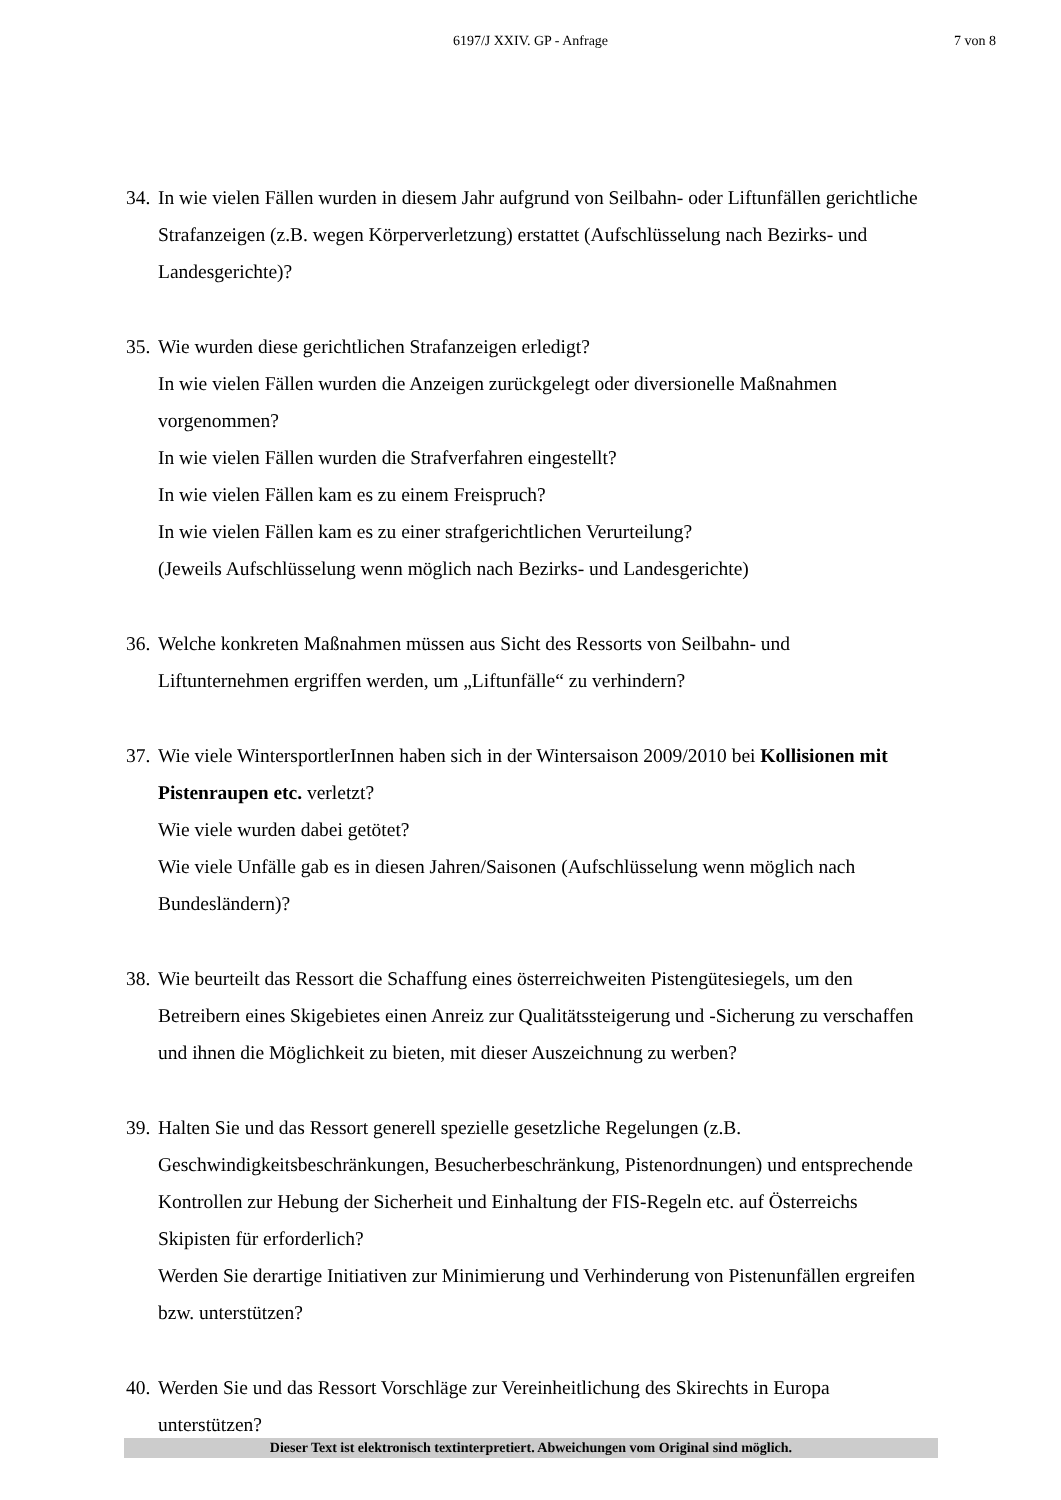6197/J XXIV. GP - Anfrage
7 von 8
34.
In wie vielen Fällen wurden in diesem Jahr aufgrund von Seilbahn- oder Liftunfällen gerichtliche Strafanzeigen (z.B. wegen Körperverletzung) erstattet (Aufschlüsselung nach Bezirks- und Landesgerichte)?
35.
Wie wurden diese gerichtlichen Strafanzeigen erledigt?
In wie vielen Fällen wurden die Anzeigen zurückgelegt oder diversionelle Maßnahmen vorgenommen?
In wie vielen Fällen wurden die Strafverfahren eingestellt?
In wie vielen Fällen kam es zu einem Freispruch?
In wie vielen Fällen kam es zu einer strafgerichtlichen Verurteilung?
(Jeweils Aufschlüsselung wenn möglich nach Bezirks- und Landesgerichte)
36.
Welche konkreten Maßnahmen müssen aus Sicht des Ressorts von Seilbahn- und Liftunternehmen ergriffen werden, um „Liftunfälle“ zu verhindern?
37.
Wie viele WintersportlerInnen haben sich in der Wintersaison 2009/2010 bei Kollisionen mit Pistenraupen etc. verletzt?
Wie viele wurden dabei getötet?
Wie viele Unfälle gab es in diesen Jahren/Saisonen (Aufschlüsselung wenn möglich nach Bundesländern)?
38.
Wie beurteilt das Ressort die Schaffung eines österreichweiten Pistengütesiegels, um den Betreibern eines Skigebietes einen Anreiz zur Qualitätssteigerung und -Sicherung zu verschaffen und ihnen die Möglichkeit zu bieten, mit dieser Auszeichnung zu werben?
39.
Halten Sie und das Ressort generell spezielle gesetzliche Regelungen (z.B. Geschwindigkeitsbeschränkungen, Besucherbeschränkung, Pistenordnungen) und entsprechende Kontrollen zur Hebung der Sicherheit und Einhaltung der FIS-Regeln etc. auf Österreichs Skipisten für erforderlich?
Werden Sie derartige Initiativen zur Minimierung und Verhinderung von Pistenunfällen ergreifen bzw. unterstützen?
40.
Werden Sie und das Ressort Vorschläge zur Vereinheitlichung des Skirechts in Europa unterstützen?
Dieser Text ist elektronisch textinterpretiert. Abweichungen vom Original sind möglich.